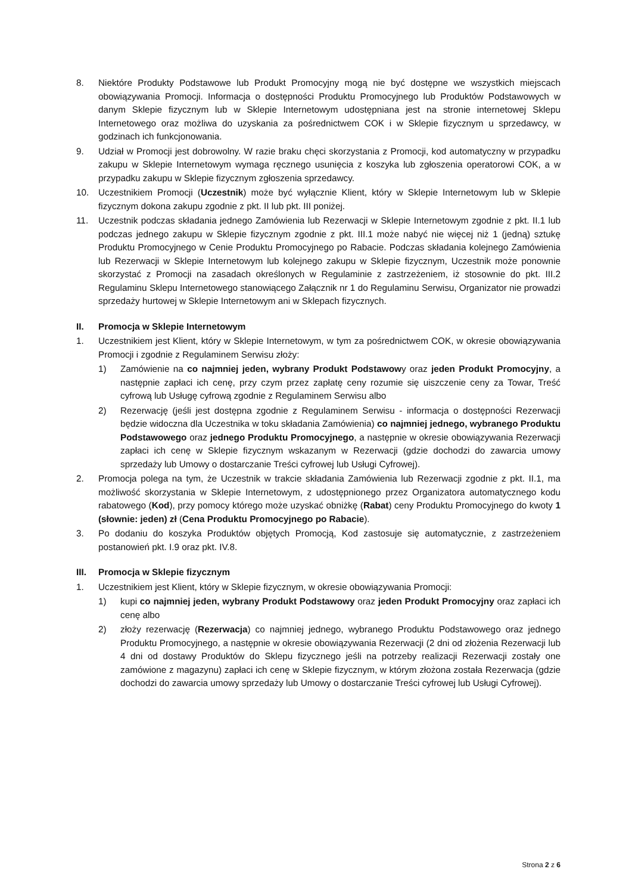8. Niektóre Produkty Podstawowe lub Produkt Promocyjny mogą nie być dostępne we wszystkich miejscach obowiązywania Promocji. Informacja o dostępności Produktu Promocyjnego lub Produktów Podstawowych w danym Sklepie fizycznym lub w Sklepie Internetowym udostępniana jest na stronie internetowej Sklepu Internetowego oraz możliwa do uzyskania za pośrednictwem COK i w Sklepie fizycznym u sprzedawcy, w godzinach ich funkcjonowania.
9. Udział w Promocji jest dobrowolny. W razie braku chęci skorzystania z Promocji, kod automatyczny w przypadku zakupu w Sklepie Internetowym wymaga ręcznego usunięcia z koszyka lub zgłoszenia operatorowi COK, a w przypadku zakupu w Sklepie fizycznym zgłoszenia sprzedawcy.
10. Uczestnikiem Promocji (Uczestnik) może być wyłącznie Klient, który w Sklepie Internetowym lub w Sklepie fizycznym dokona zakupu zgodnie z pkt. II lub pkt. III poniżej.
11. Uczestnik podczas składania jednego Zamówienia lub Rezerwacji w Sklepie Internetowym zgodnie z pkt. II.1 lub podczas jednego zakupu w Sklepie fizycznym zgodnie z pkt. III.1 może nabyć nie więcej niż 1 (jedną) sztukę Produktu Promocyjnego w Cenie Produktu Promocyjnego po Rabacie. Podczas składania kolejnego Zamówienia lub Rezerwacji w Sklepie Internetowym lub kolejnego zakupu w Sklepie fizycznym, Uczestnik może ponownie skorzystać z Promocji na zasadach określonych w Regulaminie z zastrzeżeniem, iż stosownie do pkt. III.2 Regulaminu Sklepu Internetowego stanowiącego Załącznik nr 1 do Regulaminu Serwisu, Organizator nie prowadzi sprzedaży hurtowej w Sklepie Internetowym ani w Sklepach fizycznych.
II. Promocja w Sklepie Internetowym
1. Uczestnikiem jest Klient, który w Sklepie Internetowym, w tym za pośrednictwem COK, w okresie obowiązywania Promocji i zgodnie z Regulaminem Serwisu złoży:
1) Zamówienie na co najmniej jeden, wybrany Produkt Podstawowy oraz jeden Produkt Promocyjny, a następnie zapłaci ich cenę, przy czym przez zapłatę ceny rozumie się uiszczenie ceny za Towar, Treść cyfrową lub Usługę cyfrową zgodnie z Regulaminem Serwisu albo
2) Rezerwację (jeśli jest dostępna zgodnie z Regulaminem Serwisu - informacja o dostępności Rezerwacji będzie widoczna dla Uczestnika w toku składania Zamówienia) co najmniej jednego, wybranego Produktu Podstawowego oraz jednego Produktu Promocyjnego, a następnie w okresie obowiązywania Rezerwacji zapłaci ich cenę w Sklepie fizycznym wskazanym w Rezerwacji (gdzie dochodzi do zawarcia umowy sprzedaży lub Umowy o dostarczanie Treści cyfrowej lub Usługi Cyfrowej).
2. Promocja polega na tym, że Uczestnik w trakcie składania Zamówienia lub Rezerwacji zgodnie z pkt. II.1, ma możliwość skorzystania w Sklepie Internetowym, z udostępnionego przez Organizatora automatycznego kodu rabatowego (Kod), przy pomocy którego może uzyskać obniżkę (Rabat) ceny Produktu Promocyjnego do kwoty 1 (słownie: jeden) zł (Cena Produktu Promocyjnego po Rabacie).
3. Po dodaniu do koszyka Produktów objętych Promocją, Kod zastosuje się automatycznie, z zastrzeżeniem postanowień pkt. I.9 oraz pkt. IV.8.
III. Promocja w Sklepie fizycznym
1. Uczestnikiem jest Klient, który w Sklepie fizycznym, w okresie obowiązywania Promocji:
1) kupi co najmniej jeden, wybrany Produkt Podstawowy oraz jeden Produkt Promocyjny oraz zapłaci ich cenę albo
2) złoży rezerwację (Rezerwacja) co najmniej jednego, wybranego Produktu Podstawowego oraz jednego Produktu Promocyjnego, a następnie w okresie obowiązywania Rezerwacji (2 dni od złożenia Rezerwacji lub 4 dni od dostawy Produktów do Sklepu fizycznego jeśli na potrzeby realizacji Rezerwacji zostały one zamówione z magazynu) zapłaci ich cenę w Sklepie fizycznym, w którym złożona została Rezerwacja (gdzie dochodzi do zawarcia umowy sprzedaży lub Umowy o dostarczanie Treści cyfrowej lub Usługi Cyfrowej).
Strona 2 z 6